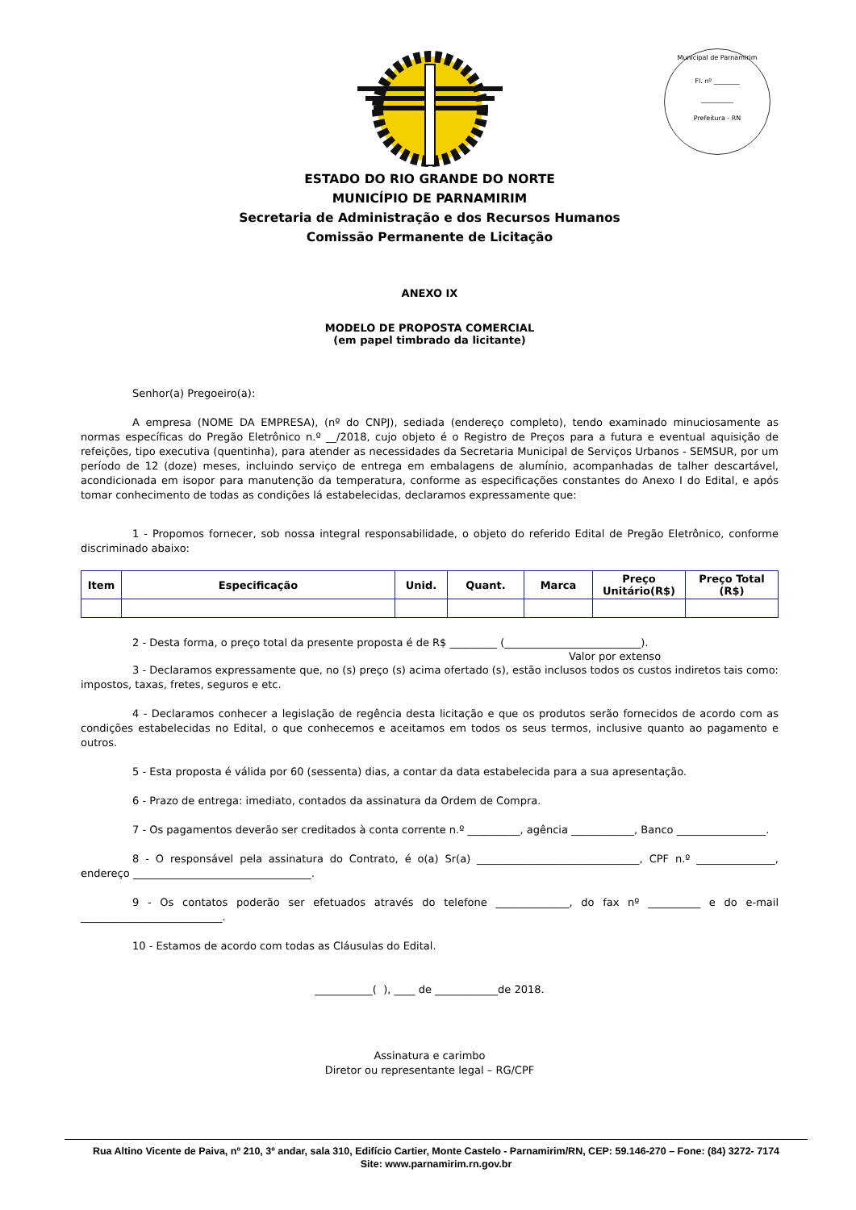Municipal de Parnamirim
Fl. nº ________
__________
Prefeitura - RN
ESTADO DO RIO GRANDE DO NORTE
MUNICÍPIO DE PARNAMIRIM
Secretaria de Administração e dos Recursos Humanos
Comissão Permanente de Licitação
ANEXO IX
MODELO DE PROPOSTA COMERCIAL
(em papel timbrado da licitante)
Senhor(a) Pregoeiro(a):
A empresa (NOME DA EMPRESA), (nº do CNPJ), sediada (endereço completo), tendo examinado minuciosamente as normas específicas do Pregão Eletrônico n.º __/2018, cujo objeto é o Registro de Preços para a futura e eventual aquisição de refeições, tipo executiva (quentinha), para atender as necessidades da Secretaria Municipal de Serviços Urbanos - SEMSUR, por um período de 12 (doze) meses, incluindo serviço de entrega em embalagens de alumínio, acompanhadas de talher descartável, acondicionada em isopor para manutenção da temperatura, conforme as especificações constantes do Anexo I do Edital, e após tomar conhecimento de todas as condições lá estabelecidas, declaramos expressamente que:
1 - Propomos fornecer, sob nossa integral responsabilidade, o objeto do referido Edital de Pregão Eletrônico, conforme discriminado abaixo:
| Item | Especificação | Unid. | Quant. | Marca | Preço Unitário(R$) | Preço Total (R$) |
| --- | --- | --- | --- | --- | --- | --- |
2 - Desta forma, o preço total da presente proposta é de R$ _________ (__________________________).
Valor por extenso
3 - Declaramos expressamente que, no (s) preço (s) acima ofertado (s), estão inclusos todos os custos indiretos tais como: impostos, taxas, fretes, seguros e etc.
4 - Declaramos conhecer a legislação de regência desta licitação e que os produtos serão fornecidos de acordo com as condições estabelecidas no Edital, o que conhecemos e aceitamos em todos os seus termos, inclusive quanto ao pagamento e outros.
5 - Esta proposta é válida por 60 (sessenta) dias, a contar da data estabelecida para a sua apresentação.
6 - Prazo de entrega: imediato, contados da assinatura da Ordem de Compra.
7 - Os pagamentos deverão ser creditados à conta corrente n.º __________, agência ____________, Banco _________________.
8 - O responsável pela assinatura do Contrato, é o(a) Sr(a) _______________________________, CPF n.º _______________, endereço __________________________________.
9 - Os contatos poderão ser efetuados através do telefone ______________, do fax nº __________ e do e-mail ___________________________.
10 - Estamos de acordo com todas as Cláusulas do Edital.
___________( ), ____ de ____________de 2018.
Assinatura e carimbo
Diretor ou representante legal – RG/CPF
Rua Altino Vicente de Paiva, nº 210, 3º andar, sala 310, Edifício Cartier, Monte Castelo - Parnamirim/RN, CEP: 59.146-270 – Fone: (84) 3272- 7174
Site: www.parnamirim.rn.gov.br